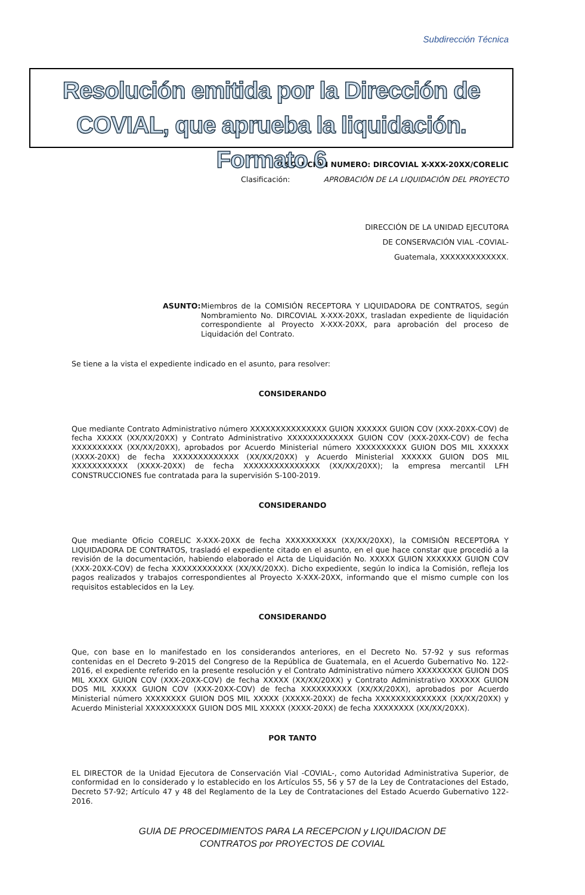Subdirección Técnica
Resolución emitida por la Dirección de COVIAL, que aprueba la liquidación. Formato 6
RESOLUCIÓN NUMERO: DIRCOVIAL X-XXX-20XX/CORELIC
Clasificación: APROBACIÓN DE LA LIQUIDACIÓN DEL PROYECTO
DIRECCIÓN DE LA UNIDAD EJECUTORA
DE CONSERVACIÓN VIAL -COVIAL-
Guatemala, XXXXXXXXXXXXX.
ASUNTO: Miembros de la COMISIÓN RECEPTORA Y LIQUIDADORA DE CONTRATOS, según Nombramiento No. DIRCOVIAL X-XXX-20XX, trasladan expediente de liquidación correspondiente al Proyecto X-XXX-20XX, para aprobación del proceso de Liquidación del Contrato.
Se tiene a la vista el expediente indicado en el asunto, para resolver:
CONSIDERANDO
Que mediante Contrato Administrativo número XXXXXXXXXXXXXXX GUION XXXXXX GUION COV (XXX-20XX-COV) de fecha XXXXX (XX/XX/20XX) y Contrato Administrativo XXXXXXXXXXXXX GUION COV (XXX-20XX-COV) de fecha XXXXXXXXXX (XX/XX/20XX), aprobados por Acuerdo Ministerial número XXXXXXXXXX GUION DOS MIL XXXXXX (XXXX-20XX) de fecha XXXXXXXXXXXXX (XX/XX/20XX) y Acuerdo Ministerial XXXXXX GUION DOS MIL XXXXXXXXXXX (XXXX-20XX) de fecha XXXXXXXXXXXXXXX (XX/XX/20XX); la empresa mercantil LFH CONSTRUCCIONES fue contratada para la supervisión S-100-2019.
CONSIDERANDO
Que mediante Oficio CORELIC X-XXX-20XX de fecha XXXXXXXXXX (XX/XX/20XX), la COMISIÓN RECEPTORA Y LIQUIDADORA DE CONTRATOS, trasladó el expediente citado en el asunto, en el que hace constar que procedió a la revisión de la documentación, habiendo elaborado el Acta de Liquidación No. XXXXX GUION XXXXXXX GUION COV (XXX-20XX-COV) de fecha XXXXXXXXXXXX (XX/XX/20XX). Dicho expediente, según lo indica la Comisión, refleja los pagos realizados y trabajos correspondientes al Proyecto X-XXX-20XX, informando que el mismo cumple con los requisitos establecidos en la Ley.
CONSIDERANDO
Que, con base en lo manifestado en los considerandos anteriores, en el Decreto No. 57-92 y sus reformas contenidas en el Decreto 9-2015 del Congreso de la República de Guatemala, en el Acuerdo Gubernativo No. 122-2016, el expediente referido en la presente resolución y el Contrato Administrativo número XXXXXXXXX GUION DOS MIL XXXX GUION COV (XXX-20XX-COV) de fecha XXXXX (XX/XX/20XX) y Contrato Administrativo XXXXXX GUION DOS MIL XXXXX GUION COV (XXX-20XX-COV) de fecha XXXXXXXXXX (XX/XX/20XX), aprobados por Acuerdo Ministerial número XXXXXXXX GUION DOS MIL XXXXX (XXXXX-20XX) de fecha XXXXXXXXXXXXXX (XX/XX/20XX) y Acuerdo Ministerial XXXXXXXXXX GUION DOS MIL XXXXX (XXXX-20XX) de fecha XXXXXXXX (XX/XX/20XX).
POR TANTO
EL DIRECTOR de la Unidad Ejecutora de Conservación Vial -COVIAL-, como Autoridad Administrativa Superior, de conformidad en lo considerado y lo establecido en los Artículos 55, 56 y 57 de la Ley de Contrataciones del Estado, Decreto 57-92; Artículo 47 y 48 del Reglamento de la Ley de Contrataciones del Estado Acuerdo Gubernativo 122-2016.
GUIA DE PROCEDIMIENTOS PARA LA RECEPCION y LIQUIDACION DE
CONTRATOS por PROYECTOS DE COVIAL